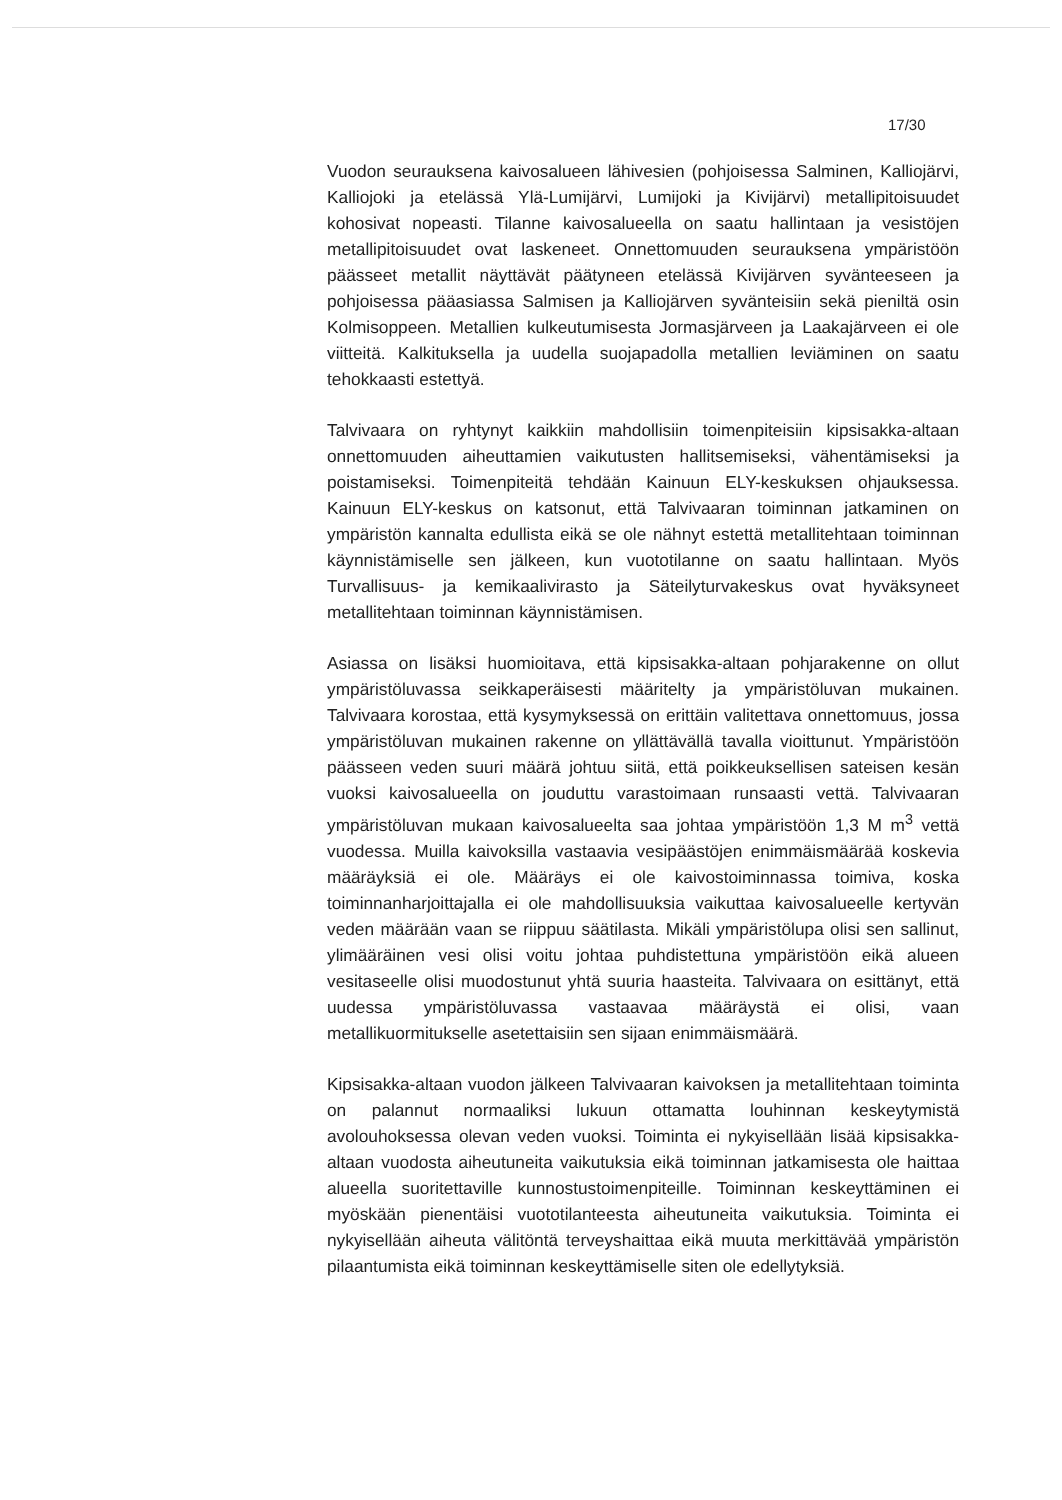17/30
Vuodon seurauksena kaivosalueen lähivesien (pohjoisessa Salminen, Kalliojärvi, Kalliojoki ja etelässä Ylä-Lumijärvi, Lumijoki ja Kivijärvi) metallipitoisuudet kohosivat nopeasti. Tilanne kaivosalueella on saatu hallintaan ja vesistöjen metallipitoisuudet ovat laskeneet. Onnettomuuden seurauksena ympäristöön päässeet metallit näyttävät päätyneen etelässä Kivijärven syvänteeseen ja pohjoisessa pääasiassa Salmisen ja Kalliojärven syvänteisiin sekä pieniltä osin Kolmisoppeen. Metallien kulkeutumisesta Jormasjärveen ja Laakajärveen ei ole viitteitä. Kalkituksella ja uudella suojapadolla metallien leviäminen on saatu tehokkaasti estettyä.
Talvivaara on ryhtynyt kaikkiin mahdollisiin toimenpiteisiin kipsisakka-altaan onnettomuuden aiheuttamien vaikutusten hallitsemiseksi, vähentämiseksi ja poistamiseksi. Toimenpiteitä tehdään Kainuun ELY-keskuksen ohjauksessa. Kainuun ELY-keskus on katsonut, että Talvivaaran toiminnan jatkaminen on ympäristön kannalta edullista eikä se ole nähnyt estettä metallitehtaan toiminnan käynnistämiselle sen jälkeen, kun vuototilanne on saatu hallintaan. Myös Turvallisuus- ja kemikaalivirasto ja Säteilyturvakeskus ovat hyväksyneet metallitehtaan toiminnan käynnistämisen.
Asiassa on lisäksi huomioitava, että kipsisakka-altaan pohjarakenne on ollut ympäristöluvassa seikkaperäisesti määritelty ja ympäristöluvan mukainen. Talvivaara korostaa, että kysymyksessä on erittäin valitettava onnettomuus, jossa ympäristöluvan mukainen rakenne on yllättävällä tavalla vioittunut. Ympäristöön päässeen veden suuri määrä johtuu siitä, että poikkeuksellisen sateisen kesän vuoksi kaivosalueella on jouduttu varastoimaan runsaasti vettä. Talvivaaran ympäristöluvan mukaan kaivosalueelta saa johtaa ympäristöön 1,3 M m<sup>3</sup> vettä vuodessa. Muilla kaivoksilla vastaavia vesipäästöjen enimmäismäärää koskevia määräyksiä ei ole. Määräys ei ole kaivostoiminnassa toimiva, koska toiminnanharjoittajalla ei ole mahdollisuuksia vaikuttaa kaivosalueelle kertyvän veden määrään vaan se riippuu säätilasta. Mikäli ympäristölupa olisi sen sallinut, ylimääräinen vesi olisi voitu johtaa puhdistettuna ympäristöön eikä alueen vesitaseelle olisi muodostunut yhtä suuria haasteita. Talvivaara on esittänyt, että uudessa ympäristöluvassa vastaavaa määräystä ei olisi, vaan metallikuormitukselle asetettaisiin sen sijaan enimmäismäärä.
Kipsisakka-altaan vuodon jälkeen Talvivaaran kaivoksen ja metallitehtaan toiminta on palannut normaaliksi lukuun ottamatta louhinnan keskeytymistä avolouhoksessa olevan veden vuoksi. Toiminta ei nykyisellään lisää kipsisakka-altaan vuodosta aiheutuneita vaikutuksia eikä toiminnan jatkamisesta ole haittaa alueella suoritettaville kunnostustoimenpiteille. Toiminnan keskeyttäminen ei myöskään pienentäisi vuototilanteesta aiheutuneita vaikutuksia. Toiminta ei nykyisellään aiheuta välitöntä terveyshaittaa eikä muuta merkittävää ympäristön pilaantumista eikä toiminnan keskeyttämiselle siten ole edellytyksiä.